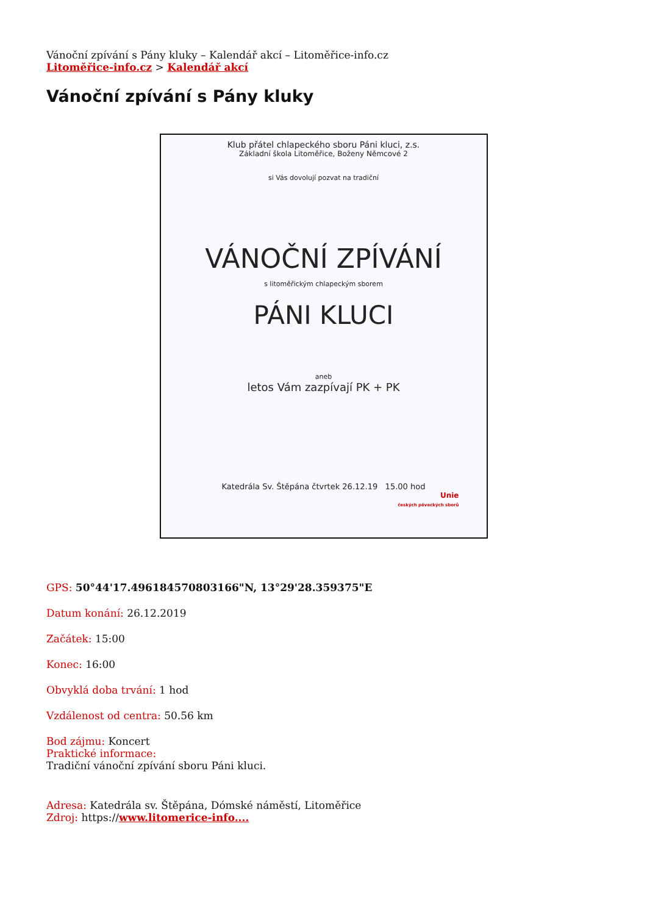Vánoční zpívání s Pány kluky – Kalendář akcí – Litoměřice-info.cz
Litoměřice-info.cz > Kalendář akcí
Vánoční zpívání s Pány kluky
Klub přátel chlapeckého sboru Páni kluci, z.s.
Základní škola Litoměřice, Boženy Němcové 2
si Vás dovolují pozvat na tradiční
VÁNOČNÍ ZPÍVÁNÍ
s litoměřickým chlapeckým sborem
PÁNI KLUCI
aneb
letos Vám zazpívají PK + PK
Katedrála Sv. Štěpána čtvrtek 26.12.19 15.00 hod
Unie
českých pěveckých sborů
GPS: 50°44'17.496184570803166"N, 13°29'28.359375"E
Datum konání: 26.12.2019
Začátek: 15:00
Konec: 16:00
Obvyklá doba trvání: 1 hod
Vzdálenost od centra: 50.56 km
Bod zájmu: Koncert
Praktické informace:
Tradiční vánoční zpívání sboru Páni kluci.
Adresa: Katedrála sv. Štěpána, Dómské náměstí, Litoměřice
Zdroj: https://www.litomerice-info....